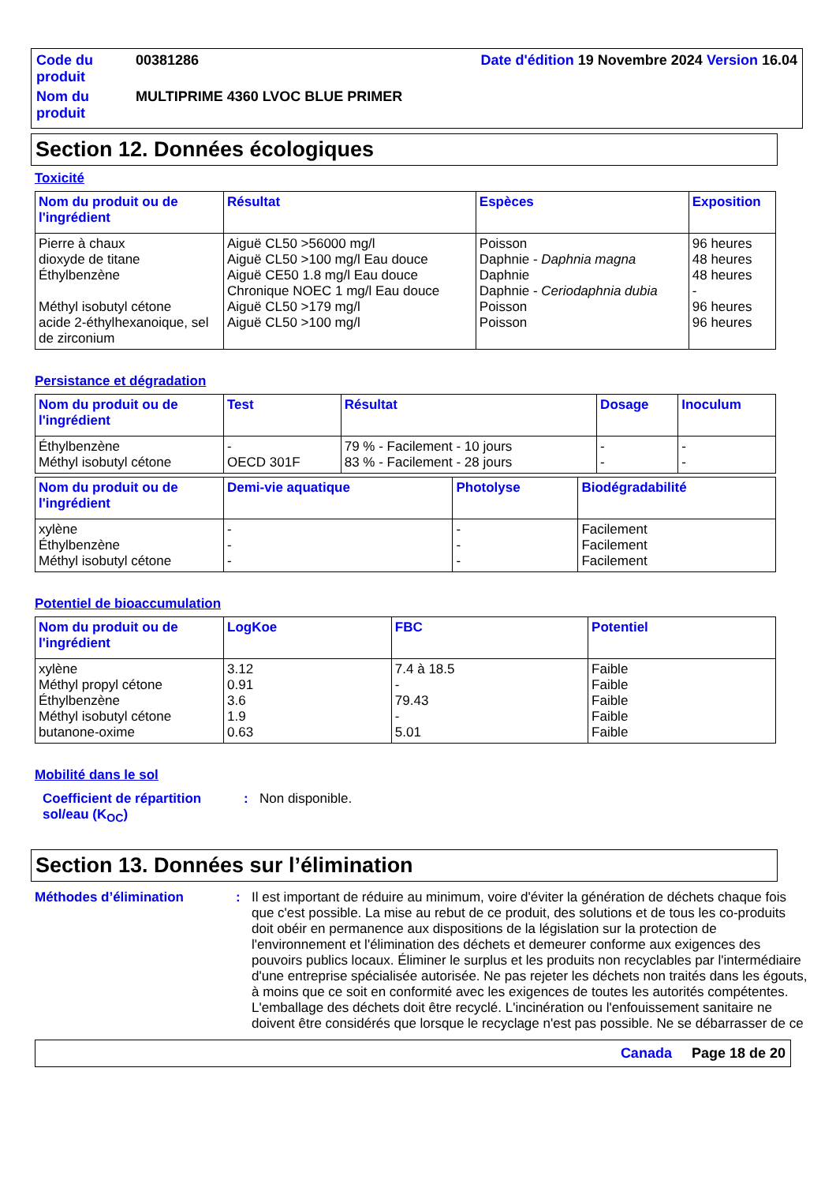Code du produit
00381286 Date d'édition 19 Novembre 2024 Version 16.04
Nom du produit
MULTIPRIME 4360 LVOC BLUE PRIMER
Section 12. Données écologiques
Toxicité
| Nom du produit ou de l'ingrédient | Résultat | Espèces | Exposition |
| --- | --- | --- | --- |
| Pierre à chaux dioxyde de titane Éthylbenzène Méthyl isobutyl cétone acide 2-éthylhexanoique, sel de zirconium | Aiguë CL50 >56000 mg/l Aiguë CL50 >100 mg/l Eau douce Aiguë CE50 1.8 mg/l Eau douce Chronique NOEC 1 mg/l Eau douce Aiguë CL50 >179 mg/l Aiguë CL50 >100 mg/l | Poisson Daphnie - Daphnia magna Daphnie Daphnie - Ceriodaphnia dubia Poisson Poisson | 96 heures 48 heures 48 heures - 96 heures 96 heures |
Persistance et dégradation
| Nom du produit ou de l'ingrédient | Test | Résultat | Dosage | Inoculum |
| --- | --- | --- | --- | --- |
| Éthylbenzène Méthyl isobutyl cétone | - OECD 301F | 79 % - Facilement - 10 jours 83 % - Facilement - 28 jours | - - | - - |
| Nom du produit ou de l'ingrédient | Demi-vie aquatique | Photolyse | Biodégradabilité |
| --- | --- | --- | --- |
| xylène Éthylbenzène Méthyl isobutyl cétone | - - - | - - - | Facilement Facilement Facilement |
Potentiel de bioaccumulation
| Nom du produit ou de l'ingrédient | LogKoe | FBC | Potentiel |
| --- | --- | --- | --- |
| xylène Méthyl propyl cétone Éthylbenzène Méthyl isobutyl cétone butanone-oxime | 3.12 0.91 3.6 1.9 0.63 | 7.4 à 18.5 - 79.43 - 5.01 | Faible Faible Faible Faible Faible |
Mobilité dans le sol
Coefficient de répartition sol/eau (K<sub>OC</sub>)
:
Non disponible.
Section 13. Données sur l’élimination
Méthodes d’élimination
:
Il est important de réduire au minimum, voire d'éviter la génération de déchets chaque fois que c'est possible. La mise au rebut de ce produit, des solutions et de tous les co-produits doit obéir en permanence aux dispositions de la législation sur la protection de l'environnement et l'élimination des déchets et demeurer conforme aux exigences des pouvoirs publics locaux. Éliminer le surplus et les produits non recyclables par l'intermédiaire d'une entreprise spécialisée autorisée. Ne pas rejeter les déchets non traités dans les égouts, à moins que ce soit en conformité avec les exigences de toutes les autorités compétentes. L'emballage des déchets doit être recyclé. L'incinération ou l'enfouissement sanitaire ne doivent être considérés que lorsque le recyclage n'est pas possible. Ne se débarrasser de ce
Canada Page 18 de 20